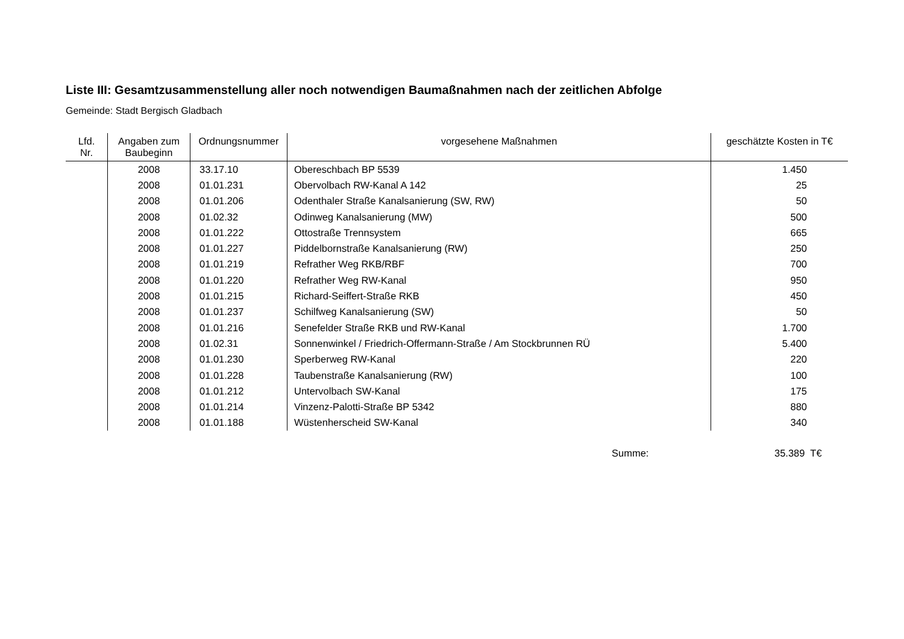Liste III: Gesamtzusammenstellung aller noch notwendigen Baumaßnahmen nach der zeitlichen Abfolge
Gemeinde: Stadt Bergisch Gladbach
| Lfd. Nr. | Angaben zum Baubeginn | Ordnungsnummer | vorgesehene Maßnahmen | geschätzte Kosten in T€ |
| --- | --- | --- | --- | --- |
| | 2008 | 33.17.10 | Obereschbach BP 5539 | 1.450 |
| | 2008 | 01.01.231 | Obervolbach RW-Kanal A 142 | 25 |
| | 2008 | 01.01.206 | Odenthaler Straße Kanalsanierung (SW, RW) | 50 |
| | 2008 | 01.02.32 | Odinweg Kanalsanierung (MW) | 500 |
| | 2008 | 01.01.222 | Ottostraße Trennsystem | 665 |
| | 2008 | 01.01.227 | Piddelbornstraße Kanalsanierung (RW) | 250 |
| | 2008 | 01.01.219 | Refrather Weg RKB/RBF | 700 |
| | 2008 | 01.01.220 | Refrather Weg RW-Kanal | 950 |
| | 2008 | 01.01.215 | Richard-Seiffert-Straße RKB | 450 |
| | 2008 | 01.01.237 | Schilfweg Kanalsanierung (SW) | 50 |
| | 2008 | 01.01.216 | Senefelder Straße RKB und RW-Kanal | 1.700 |
| | 2008 | 01.02.31 | Sonnenwinkel / Friedrich-Offermann-Straße / Am Stockbrunnen RÜ | 5.400 |
| | 2008 | 01.01.230 | Sperberweg RW-Kanal | 220 |
| | 2008 | 01.01.228 | Taubenstraße Kanalsanierung (RW) | 100 |
| | 2008 | 01.01.212 | Untervolbach SW-Kanal | 175 |
| | 2008 | 01.01.214 | Vinzenz-Palotti-Straße BP 5342 | 880 |
| | 2008 | 01.01.188 | Wüstenherscheid SW-Kanal | 340 |
Summe: 35.389 T€